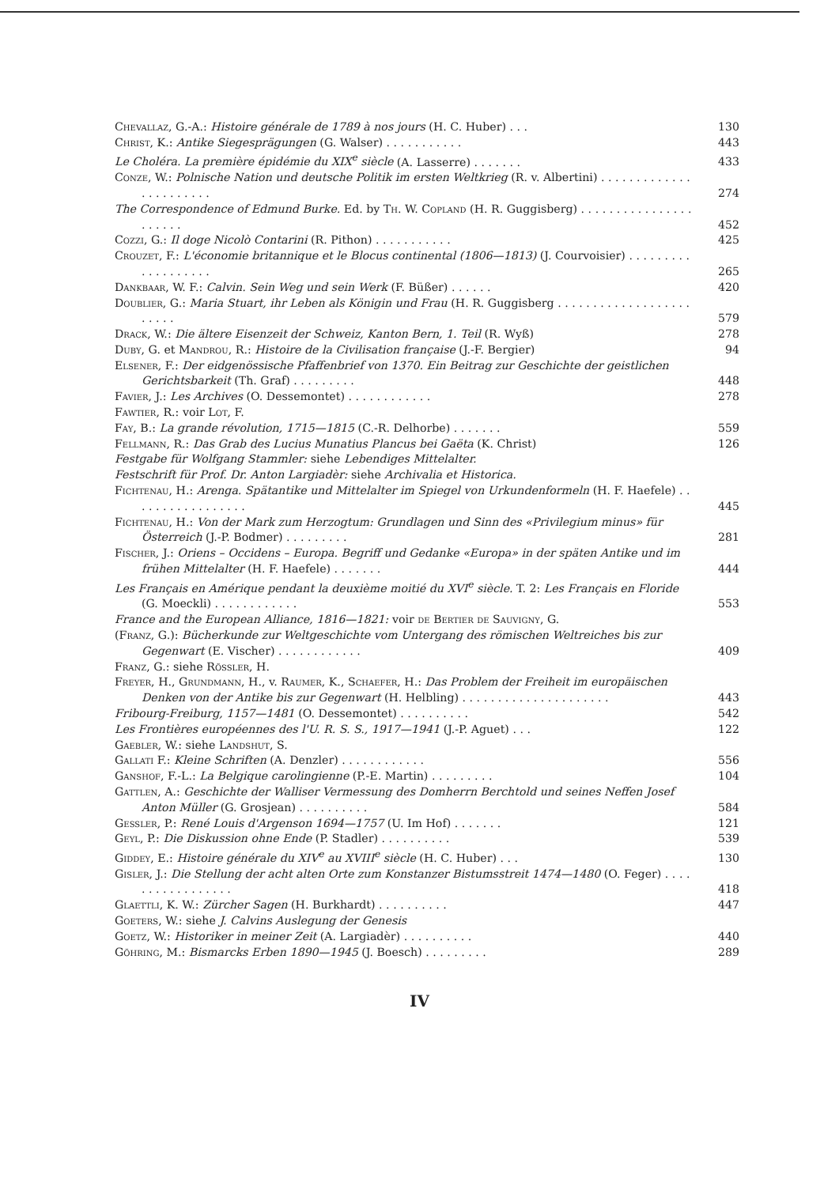Chevallaz, G.-A.: Histoire générale de 1789 à nos jours (H. C. Huber) . . .
130
Christ, K.: Antike Siegesprägungen (G. Walser) . . . . . . . . . . .
443
Le Choléra. La première épidémie du XIX<sup>e</sup> siècle (A. Lasserre) . . . . . . .
433
Conze, W.: Polnische Nation und deutsche Politik im ersten Weltkrieg (R. v. Albertini) . . . . . . . . . . . . . . . . . . . . . . .
274
The Correspondence of Edmund Burke. Ed. by Th. W. Copland (H. R. Guggisberg) . . . . . . . . . . . . . . . . . . . . . .
452
Cozzi, G.: Il doge Nicolò Contarini (R. Pithon) . . . . . . . . . . .
425
Crouzet, F.: L'économie britannique et le Blocus continental (1806—1813) (J. Courvoisier) . . . . . . . . . . . . . . . . . . .
265
Dankbaar, W. F.: Calvin. Sein Weg und sein Werk (F. Büßer) . . . . . .
420
Doublier, G.: Maria Stuart, ihr Leben als Königin und Frau (H. R. Guggisberg . . . . . . . . . . . . . . . . . . . . . . . .
579
Drack, W.: Die ältere Eisenzeit der Schweiz, Kanton Bern, 1. Teil (R. Wyß)
278
Duby, G. et Mandrou, R.: Histoire de la Civilisation française (J.-F. Bergier)
94
Elsener, F.: Der eidgenössische Pfaffenbrief von 1370. Ein Beitrag zur Geschichte der geistlichen Gerichtsbarkeit (Th. Graf) . . . . . . . . .
448
Favier, J.: Les Archives (O. Dessemontet) . . . . . . . . . . . .
278
Fawtier, R.: voir Lot, F.
Fay, B.: La grande révolution, 1715—1815 (C.-R. Delhorbe) . . . . . . .
559
Fellmann, R.: Das Grab des Lucius Munatius Plancus bei Gaëta (K. Christ)
126
Festgabe für Wolfgang Stammler: siehe Lebendiges Mittelalter.
Festschrift für Prof. Dr. Anton Largiadèr: siehe Archivalia et Historica.
Fichtenau, H.: Arenga. Spätantike und Mittelalter im Spiegel von Urkundenformeln (H. F. Haefele) . . . . . . . . . . . . . . . . .
445
Fichtenau, H.: Von der Mark zum Herzogtum: Grundlagen und Sinn des «Privilegium minus» für Österreich (J.-P. Bodmer) . . . . . . . . .
281
Fischer, J.: Oriens – Occidens – Europa. Begriff und Gedanke «Europa» in der späten Antike und im frühen Mittelalter (H. F. Haefele) . . . . . . .
444
Les Français en Amérique pendant la deuxième moitié du XVI<sup>e</sup> siècle. T. 2: Les Français en Floride (G. Moeckli) . . . . . . . . . . . .
553
France and the European Alliance, 1816—1821: voir de Bertier de Sauvigny, G.
(Franz, G.): Bücherkunde zur Weltgeschichte vom Untergang des römischen Weltreiches bis zur Gegenwart (E. Vischer) . . . . . . . . . . . .
409
Franz, G.: siehe Rössler, H.
Freyer, H., Grundmann, H., v. Raumer, K., Schaefer, H.: Das Problem der Freiheit im europäischen Denken von der Antike bis zur Gegenwart (H. Helbling) . . . . . . . . . . . . . . . . . . . . .
443
Fribourg-Freiburg, 1157—1481 (O. Dessemontet) . . . . . . . . . .
542
Les Frontières européennes des l'U. R. S. S., 1917—1941 (J.-P. Aguet) . . .
122
Gaebler, W.: siehe Landshut, S.
Gallati F.: Kleine Schriften (A. Denzler) . . . . . . . . . . . .
556
Ganshof, F.-L.: La Belgique carolingienne (P.-E. Martin) . . . . . . . . .
104
Gattlen, A.: Geschichte der Walliser Vermessung des Domherrn Berchtold und seines Neffen Josef Anton Müller (G. Grosjean) . . . . . . . . . .
584
Gessler, P.: René Louis d'Argenson 1694—1757 (U. Im Hof) . . . . . . .
121
Geyl, P.: Die Diskussion ohne Ende (P. Stadler) . . . . . . . . . .
539
Giddey, E.: Histoire générale du XIV<sup>e</sup> au XVIII<sup>e</sup> siècle (H. C. Huber) . . .
130
Gisler, J.: Die Stellung der acht alten Orte zum Konstanzer Bistumsstreit 1474—1480 (O. Feger) . . . . . . . . . . . . . . . . .
418
Glaettli, K. W.: Zürcher Sagen (H. Burkhardt) . . . . . . . . . .
447
Goeters, W.: siehe J. Calvins Auslegung der Genesis
Goetz, W.: Historiker in meiner Zeit (A. Largiadèr) . . . . . . . . . .
440
Göhring, M.: Bismarcks Erben 1890—1945 (J. Boesch) . . . . . . . . .
289
IV